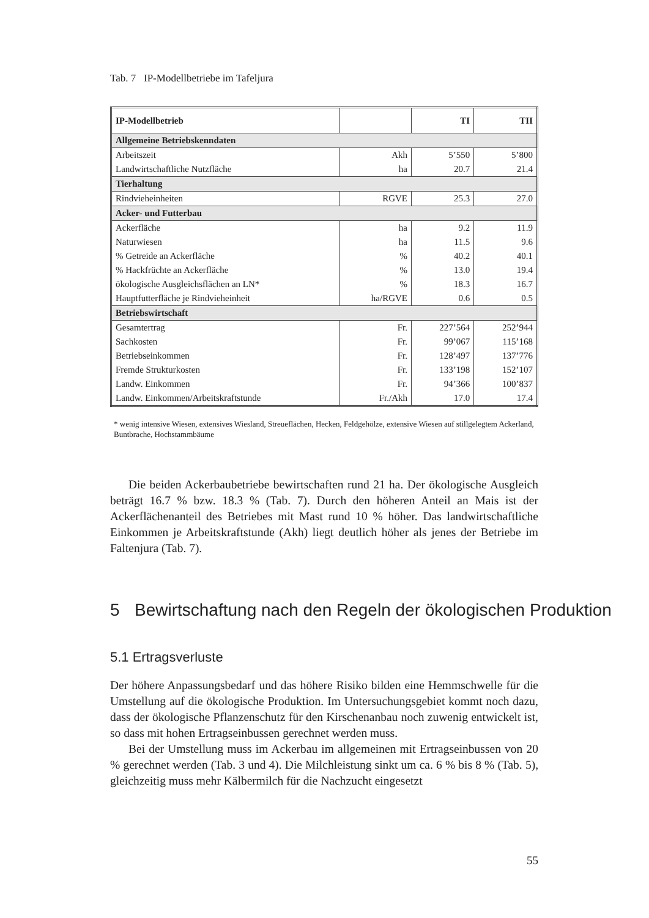Tab. 7 IP-Modellbetriebe im Tafeljura
| IP-Modellbetrieb | | TI | TII |
| --- | --- | --- | --- |
| Allgemeine Betriebskenndaten | | | |
| Arbeitszeit | Akh | 5’550 | 5’800 |
| Landwirtschaftliche Nutzfläche | ha | 20.7 | 21.4 |
| Tierhaltung | | | |
| Rindvieheinheiten | RGVE | 25.3 | 27.0 |
| Acker- und Futterbau | | | |
| Ackerfläche | ha | 9.2 | 11.9 |
| Naturwiesen | ha | 11.5 | 9.6 |
| % Getreide an Ackerfläche | % | 40.2 | 40.1 |
| % Hackfrüchte an Ackerfläche | % | 13.0 | 19.4 |
| ökologische Ausgleichsflächen an LN* | % | 18.3 | 16.7 |
| Hauptfutterfläche je Rindvieheinheit | ha/RGVE | 0.6 | 0.5 |
| Betriebswirtschaft | | | |
| Gesamtertrag | Fr. | 227’564 | 252’944 |
| Sachkosten | Fr. | 99’067 | 115’168 |
| Betriebseinkommen | Fr. | 128’497 | 137’776 |
| Fremde Strukturkosten | Fr. | 133’198 | 152’107 |
| Landw. Einkommen | Fr. | 94’366 | 100’837 |
| Landw. Einkommen/Arbeitskraftstunde | Fr./Akh | 17.0 | 17.4 |
* wenig intensive Wiesen, extensives Wiesland, Streueflächen, Hecken, Feldgehölze, extensive Wiesen auf stillgelegtem Ackerland, Buntbrache, Hochstammbäume
Die beiden Ackerbaubetriebe bewirtschaften rund 21 ha. Der ökologische Ausgleich beträgt 16.7 % bzw. 18.3 % (Tab. 7). Durch den höheren Anteil an Mais ist der Ackerflächenanteil des Betriebes mit Mast rund 10 % höher. Das landwirtschaftliche Einkommen je Arbeitskraftstunde (Akh) liegt deutlich höher als jenes der Betriebe im Faltenjura (Tab. 7).
5 Bewirtschaftung nach den Regeln der ökologischen Produktion
5.1 Ertragsverluste
Der höhere Anpassungsbedarf und das höhere Risiko bilden eine Hemmschwelle für die Umstellung auf die ökologische Produktion. Im Untersuchungsgebiet kommt noch dazu, dass der ökologische Pflanzenschutz für den Kirschenanbau noch zuwenig entwickelt ist, so dass mit hohen Ertragseinbussen gerechnet werden muss.
Bei der Umstellung muss im Ackerbau im allgemeinen mit Ertragseinbussen von 20 % gerechnet werden (Tab. 3 und 4). Die Milchleistung sinkt um ca. 6 % bis 8 % (Tab. 5), gleichzeitig muss mehr Kälbermilch für die Nachzucht eingesetzt
55